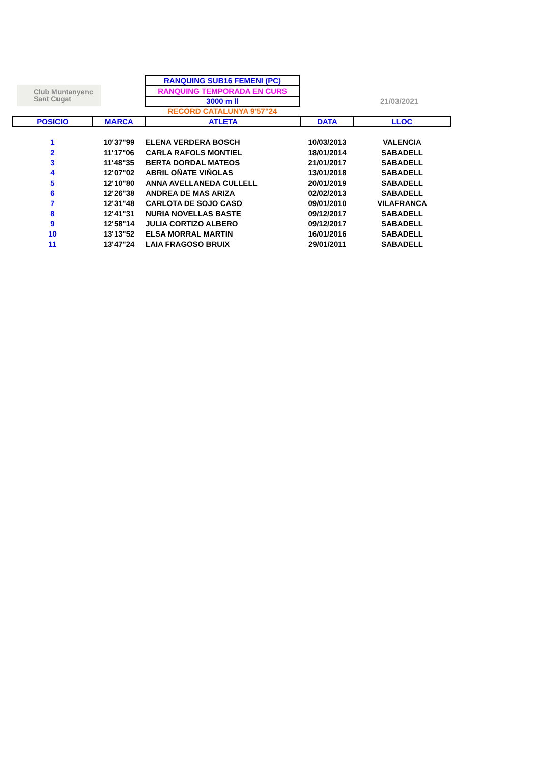Club Muntanyenc
Sant Cugat
RANQUING SUB16 FEMENI (PC)
RANQUING TEMPORADA EN CURS
3000 m ll
RECORD CATALUNYA 9'57"24
21/03/2021
| POSICIO | MARCA | ATLETA | DATA | LLOC |
| --- | --- | --- | --- | --- |
| 1 | 10'37"99 | ELENA VERDERA BOSCH | 10/03/2013 | VALENCIA |
| 2 | 11'17"06 | CARLA RAFOLS MONTIEL | 18/01/2014 | SABADELL |
| 3 | 11'48"35 | BERTA DORDAL MATEOS | 21/01/2017 | SABADELL |
| 4 | 12'07"02 | ABRIL OÑATE VIÑOLAS | 13/01/2018 | SABADELL |
| 5 | 12'10"80 | ANNA AVELLANEDA CULLELL | 20/01/2019 | SABADELL |
| 6 | 12'26"38 | ANDREA DE MAS ARIZA | 02/02/2013 | SABADELL |
| 7 | 12'31"48 | CARLOTA DE SOJO CASO | 09/01/2010 | VILAFRANCA |
| 8 | 12'41"31 | NURIA NOVELLAS BASTE | 09/12/2017 | SABADELL |
| 9 | 12'58"14 | JULIA CORTIZO ALBERO | 09/12/2017 | SABADELL |
| 10 | 13'13"52 | ELSA MORRAL MARTIN | 16/01/2016 | SABADELL |
| 11 | 13'47"24 | LAIA FRAGOSO BRUIX | 29/01/2011 | SABADELL |